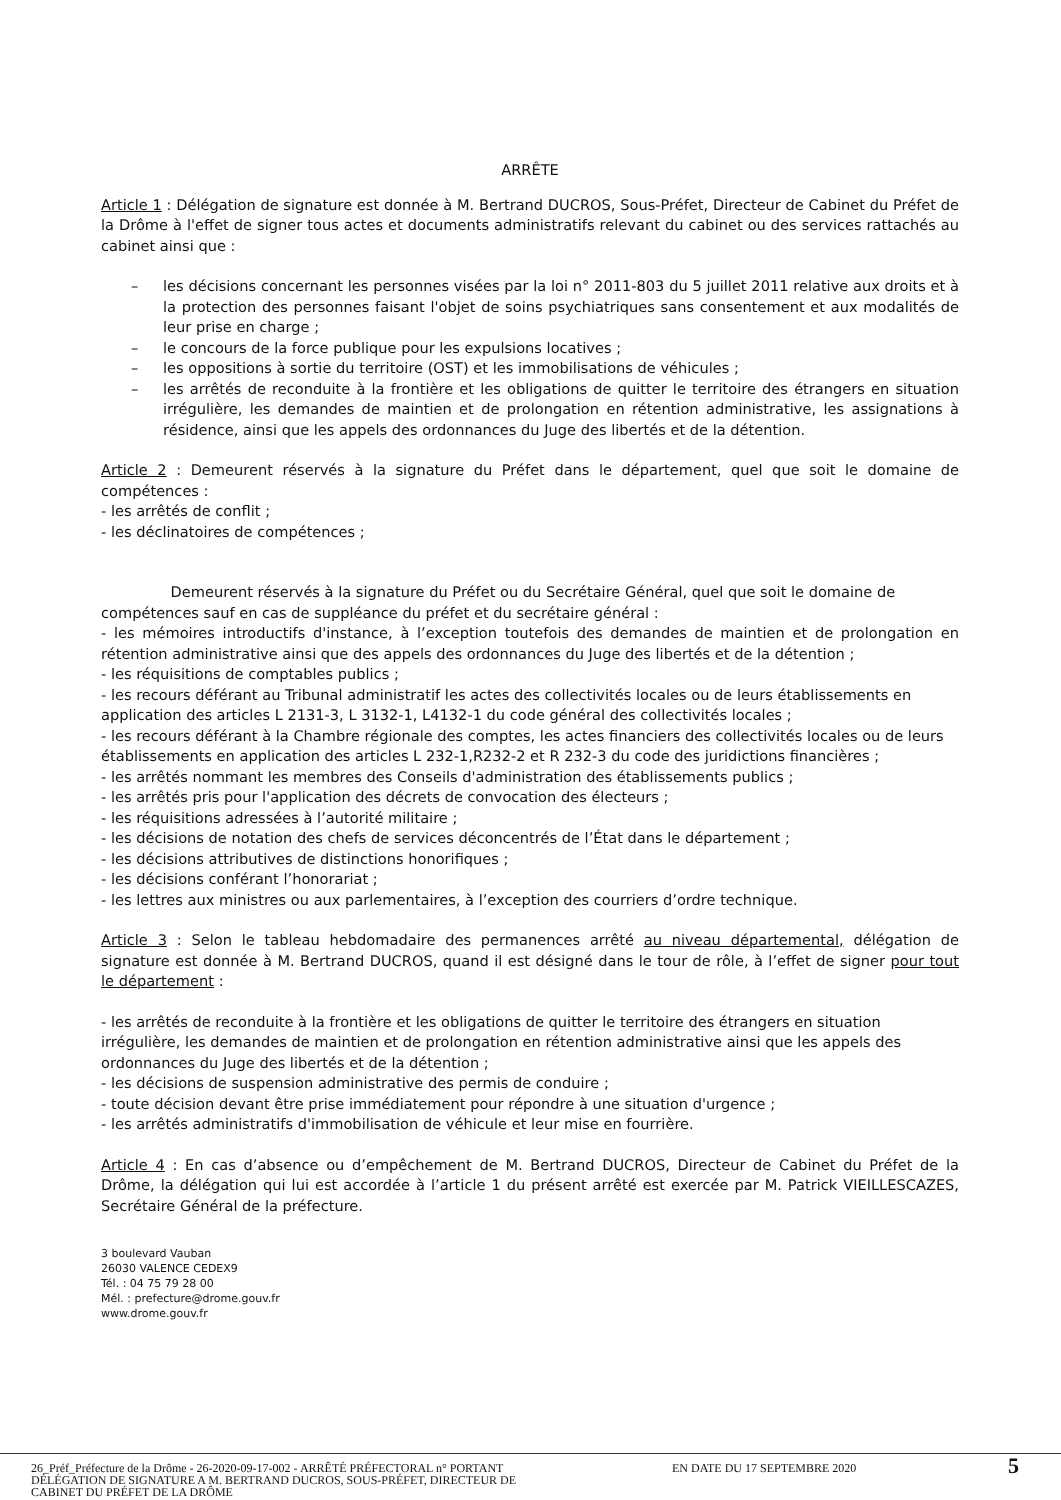ARRÊTE
Article 1 : Délégation de signature est donnée à M. Bertrand DUCROS, Sous-Préfet, Directeur de Cabinet du Préfet de la Drôme à l'effet de signer tous actes et documents administratifs relevant du cabinet ou des services rattachés au cabinet ainsi que :
– les décisions concernant les personnes visées par la loi n° 2011-803 du 5 juillet 2011 relative aux droits et à la protection des personnes faisant l'objet de soins psychiatriques sans consentement et aux modalités de leur prise en charge ;
– le concours de la force publique pour les expulsions locatives ;
– les oppositions à sortie du territoire (OST) et les immobilisations de véhicules ;
– les arrêtés de reconduite à la frontière et les obligations de quitter le territoire des étrangers en situation irrégulière, les demandes de maintien et de prolongation en rétention administrative, les assignations à résidence, ainsi que les appels des ordonnances du Juge des libertés et de la détention.
Article 2 : Demeurent réservés à la signature du Préfet dans le département, quel que soit le domaine de compétences :
- les arrêtés de conflit ;
- les déclinatoires de compétences ;
Demeurent réservés à la signature du Préfet ou du Secrétaire Général, quel que soit le domaine de compétences sauf en cas de suppléance du préfet et du secrétaire général :
- les mémoires introductifs d'instance, à l’exception toutefois des demandes de maintien et de prolongation en rétention administrative ainsi que des appels des ordonnances du Juge des libertés et de la détention ;
- les réquisitions de comptables publics ;
- les recours déférant au Tribunal administratif les actes des collectivités locales ou de leurs établissements en application des articles L 2131-3, L 3132-1, L4132-1 du code général des collectivités locales ;
- les recours déférant à la Chambre régionale des comptes, les actes financiers des collectivités locales ou de leurs établissements en application des articles L 232-1,R232-2 et R 232-3 du code des juridictions financières ;
- les arrêtés nommant les membres des Conseils d'administration des établissements publics ;
- les arrêtés pris pour l'application des décrets de convocation des électeurs ;
- les réquisitions adressées à l’autorité militaire ;
- les décisions de notation des chefs de services déconcentrés de l’État dans le département ;
- les décisions attributives de distinctions honorifiques ;
- les décisions conférant l’honorariat ;
- les lettres aux ministres ou aux parlementaires, à l’exception des courriers d’ordre technique.
Article 3 : Selon le tableau hebdomadaire des permanences arrêté au niveau départemental, délégation de signature est donnée à M. Bertrand DUCROS, quand il est désigné dans le tour de rôle, à l’effet de signer pour tout le département :
- les arrêtés de reconduite à la frontière et les obligations de quitter le territoire des étrangers en situation irrégulière, les demandes de maintien et de prolongation en rétention administrative ainsi que les appels des ordonnances du Juge des libertés et de la détention ;
- les décisions de suspension administrative des permis de conduire ;
- toute décision devant être prise immédiatement pour répondre à une situation d'urgence ;
- les arrêtés administratifs d'immobilisation de véhicule et leur mise en fourrière.
Article 4 : En cas d’absence ou d’empêchement de M. Bertrand DUCROS, Directeur de Cabinet du Préfet de la Drôme, la délégation qui lui est accordée à l’article 1 du présent arrêté est exercée par M. Patrick VIEILLESCAZES, Secrétaire Général de la préfecture.
3 boulevard Vauban
26030 VALENCE CEDEX9
Tél. : 04 75 79 28 00
Mél. : prefecture@drome.gouv.fr
www.drome.gouv.fr
26_Préf_Préfecture de la Drôme - 26-2020-09-17-002 - ARRÊTÉ PRÉFECTORAL n° PORTANT DÉLÉGATION DE SIGNATURE A M. BERTRAND DUCROS, SOUS-PRÉFET, DIRECTEUR DE CABINET DU PRÉFET DE LA DRÔME
EN DATE DU 17 SEPTEMBRE 2020 5